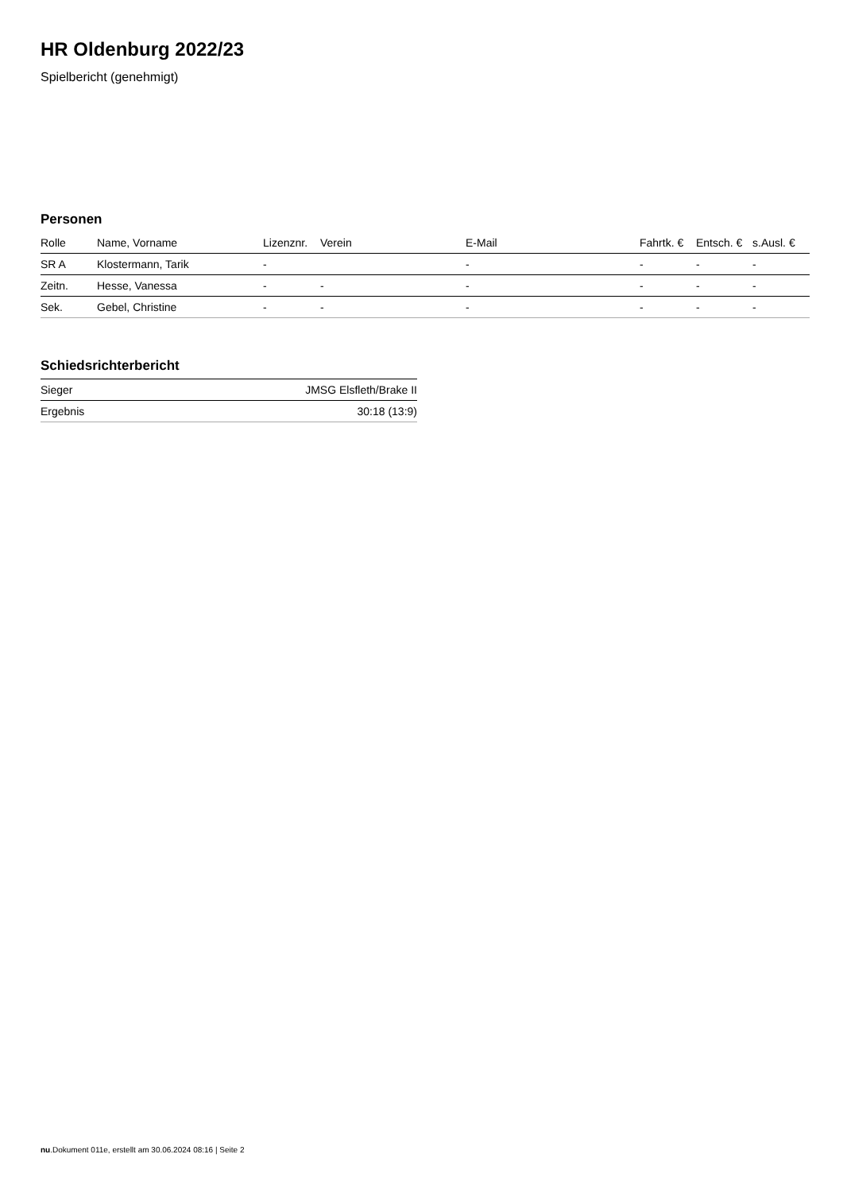HR Oldenburg 2022/23
Spielbericht (genehmigt)
Personen
| Rolle | Name, Vorname | Lizenznr. | Verein | E-Mail | Fahrtk. € | Entsch. € | s.Ausl. € |
| --- | --- | --- | --- | --- | --- | --- | --- |
| SR A | Klostermann, Tarik | - | | - | - | - | - |
| Zeitn. | Hesse, Vanessa | - | - | - | - | - | - |
| Sek. | Gebel, Christine | - | - | - | - | - | - |
Schiedsrichterbericht
| Sieger | JMSG Elsfleth/Brake II |
| Ergebnis | 30:18 (13:9) |
nu.Dokument 011e, erstellt am 30.06.2024 08:16 | Seite 2